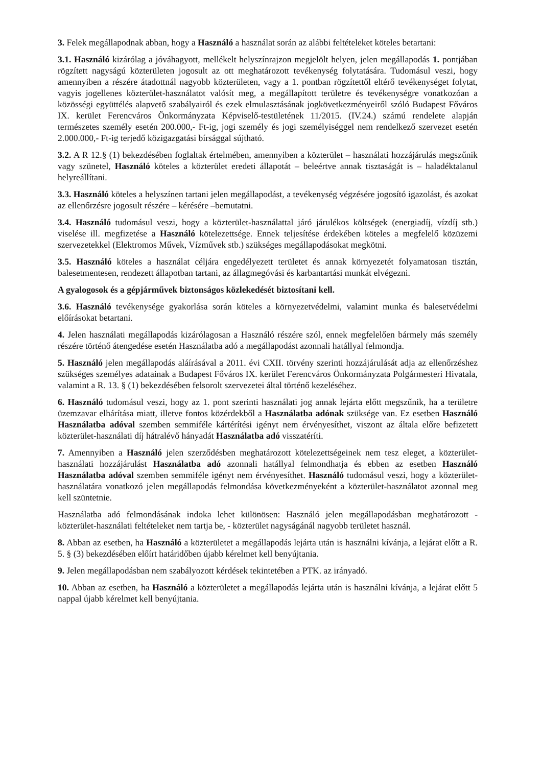3. Felek megállapodnak abban, hogy a Használó a használat során az alábbi feltételeket köteles betartani:
3.1. Használó kizárólag a jóváhagyott, mellékelt helyszínrajzon megjelölt helyen, jelen megállapodás 1. pontjában rögzített nagyságú közterületen jogosult az ott meghatározott tevékenység folytatására. Tudomásul veszi, hogy amennyiben a részére átadottnál nagyobb közterületen, vagy a 1. pontban rögzítettől eltérő tevékenységet folytat, vagyis jogellenes közterület-használatot valósít meg, a megállapított területre és tevékenységre vonatkozóan a közösségi együttélés alapvető szabályairól és ezek elmulasztásának jogkövetkezményeiről szóló Budapest Főváros IX. kerület Ferencváros Önkormányzata Képviselő-testületének 11/2015. (IV.24.) számú rendelete alapján természetes személy esetén 200.000,- Ft-ig, jogi személy és jogi személyiséggel nem rendelkező szervezet esetén 2.000.000,- Ft-ig terjedő közigazgatási bírsággal sújtható.
3.2. A R 12.§ (1) bekezdésében foglaltak értelmében, amennyiben a közterület – használati hozzájárulás megszűnik vagy szünetel, Használó köteles a közterület eredeti állapotát – beleértve annak tisztaságát is – haladéktalanul helyreállítani.
3.3. Használó köteles a helyszínen tartani jelen megállapodást, a tevékenység végzésére jogosító igazolást, és azokat az ellenőrzésre jogosult részére – kérésére –bemutatni.
3.4. Használó tudomásul veszi, hogy a közterület-használattal járó járulékos költségek (energiadíj, vízdíj stb.) viselése ill. megfizetése a Használó kötelezettsége. Ennek teljesítése érdekében köteles a megfelelő közüzemi szervezetekkel (Elektromos Művek, Vízművek stb.) szükséges megállapodásokat megkötni.
3.5. Használó köteles a használat céljára engedélyezett területet és annak környezetét folyamatosan tisztán, balesetmentesen, rendezett állapotban tartani, az állagmegóvási és karbantartási munkát elvégezni.
A gyalogosok és a gépjárművek biztonságos közlekedését biztosítani kell.
3.6. Használó tevékenysége gyakorlása során köteles a környezetvédelmi, valamint munka és balesetvédelmi előírásokat betartani.
4. Jelen használati megállapodás kizárólagosan a Használó részére szól, ennek megfelelően bármely más személy részére történő átengedése esetén Használatba adó a megállapodást azonnali hatállyal felmondja.
5. Használó jelen megállapodás aláírásával a 2011. évi CXII. törvény szerinti hozzájárulását adja az ellenőrzéshez szükséges személyes adatainak a Budapest Főváros IX. kerület Ferencváros Önkormányzata Polgármesteri Hivatala, valamint a R. 13. § (1) bekezdésében felsorolt szervezetei által történő kezeléséhez.
6. Használó tudomásul veszi, hogy az 1. pont szerinti használati jog annak lejárta előtt megszűnik, ha a területre üzemzavar elhárítása miatt, illetve fontos közérdekből a Használatba adónak szüksége van. Ez esetben Használó Használatba adóval szemben semmiféle kártérítési igényt nem érvényesíthet, viszont az általa előre befizetett közterület-használati díj hátralévő hányadát Használatba adó visszatéríti.
7. Amennyiben a Használó jelen szerződésben meghatározott kötelezettségeinek nem tesz eleget, a közterület-használati hozzájárulást Használatba adó azonnali hatállyal felmondhatja és ebben az esetben Használó Használatba adóval szemben semmiféle igényt nem érvényesíthet. Használó tudomásul veszi, hogy a közterület-használatára vonatkozó jelen megállapodás felmondása következményeként a közterület-használatot azonnal meg kell szüntetnie.
Használatba adó felmondásának indoka lehet különösen: Használó jelen megállapodásban meghatározott - közterület-használati feltételeket nem tartja be, - közterület nagyságánál nagyobb területet használ.
8. Abban az esetben, ha Használó a közterületet a megállapodás lejárta után is használni kívánja, a lejárat előtt a R. 5. § (3) bekezdésében előírt határidőben újabb kérelmet kell benyújtania.
9. Jelen megállapodásban nem szabályozott kérdések tekintetében a PTK. az irányadó.
10. Abban az esetben, ha Használó a közterületet a megállapodás lejárta után is használni kívánja, a lejárat előtt 5 nappal újabb kérelmet kell benyújtania.